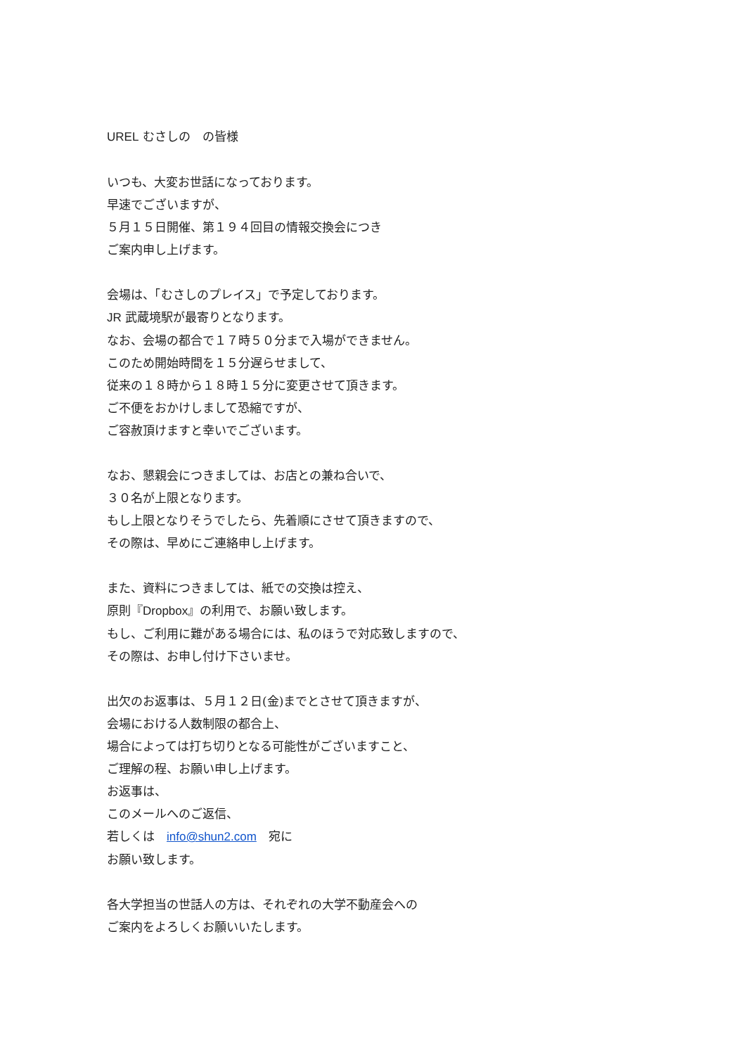UREL むさしの　の皆様
いつも、大変お世話になっております。
早速でございますが、
５月１５日開催、第１９４回目の情報交換会につき
ご案内申し上げます。
会場は、「むさしのプレイス」で予定しております。
JR 武蔵境駅が最寄りとなります。
なお、会場の都合で１７時５０分まで入場ができません。
このため開始時間を１５分遅らせまして、
従来の１８時から１８時１５分に変更させて頂きます。
ご不便をおかけしまして恐縮ですが、
ご容赦頂けますと幸いでございます。
なお、懇親会につきましては、お店との兼ね合いで、
３０名が上限となります。
もし上限となりそうでしたら、先着順にさせて頂きますので、
その際は、早めにご連絡申し上げます。
また、資料につきましては、紙での交換は控え、
原則『Dropbox』の利用で、お願い致します。
もし、ご利用に難がある場合には、私のほうで対応致しますので、
その際は、お申し付け下さいませ。
出欠のお返事は、５月１２日(金)までとさせて頂きますが、
会場における人数制限の都合上、
場合によっては打ち切りとなる可能性がございますこと、
ご理解の程、お願い申し上げます。
お返事は、
このメールへのご返信、
若しくは　info@shun2.com　宛に
お願い致します。
各大学担当の世話人の方は、それぞれの大学不動産会への
ご案内をよろしくお願いいたします。